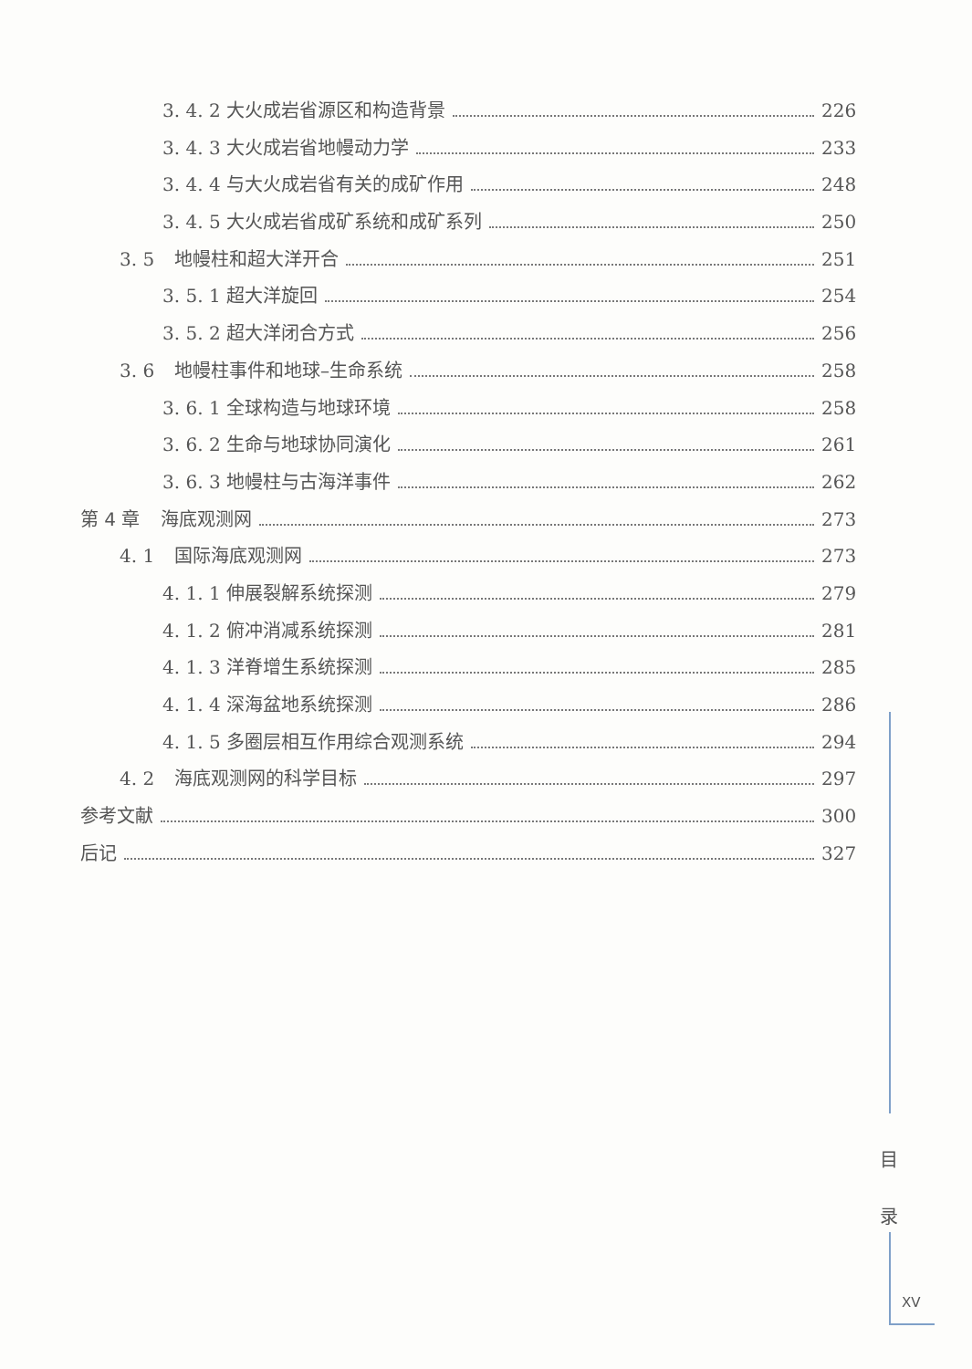3. 4. 2 大火成岩省源区和构造背景 226
3. 4. 3 大火成岩省地幔动力学 233
3. 4. 4 与大火成岩省有关的成矿作用 248
3. 4. 5 大火成岩省成矿系统和成矿系列 250
3. 5 地幔柱和超大洋开合 251
3. 5. 1 超大洋旋回 254
3. 5. 2 超大洋闭合方式 256
3. 6 地幔柱事件和地球–生命系统 258
3. 6. 1 全球构造与地球环境 258
3. 6. 2 生命与地球协同演化 261
3. 6. 3 地幔柱与古海洋事件 262
第 4 章 海底观测网 273
4. 1 国际海底观测网 273
4. 1. 1 伸展裂解系统探测 279
4. 1. 2 俯冲消减系统探测 281
4. 1. 3 洋脊增生系统探测 285
4. 1. 4 深海盆地系统探测 286
4. 1. 5 多圈层相互作用综合观测系统 294
4. 2 海底观测网的科学目标 297
参考文献 300
后记 327
目
录
XV